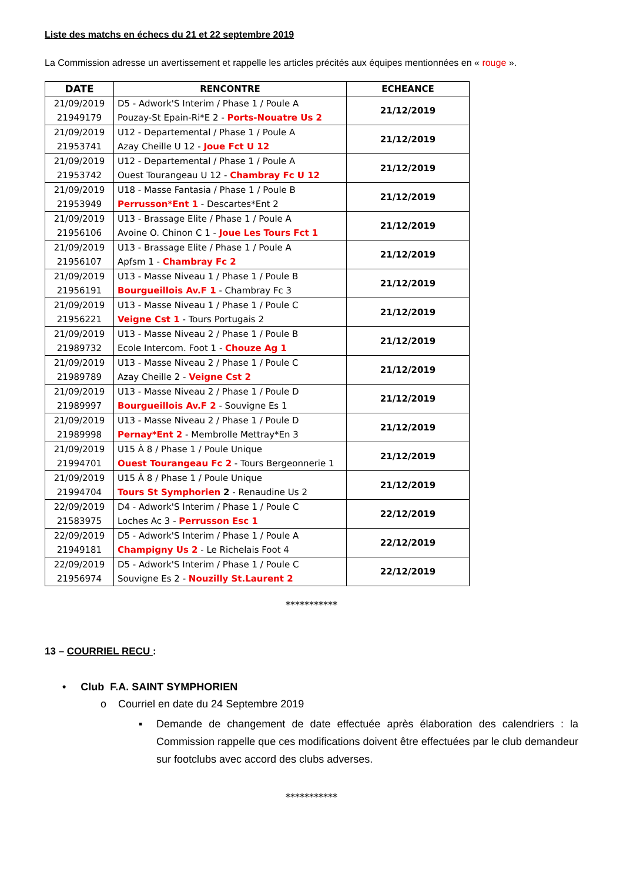Liste des matchs en échecs du 21 et 22 septembre 2019
La Commission adresse un avertissement et rappelle les articles précités aux équipes mentionnées en « rouge ».
| DATE | RENCONTRE | ECHEANCE |
| --- | --- | --- |
| 21/09/2019 21949179 | D5 - Adwork'S Interim / Phase 1 / Poule A Pouzay-St Epain-Ri*E 2 - Ports-Nouatre Us 2 | 21/12/2019 |
| 21/09/2019 21953741 | U12 - Departemental / Phase 1 / Poule A Azay Cheille U 12 - Joue Fct U 12 | 21/12/2019 |
| 21/09/2019 21953742 | U12 - Departemental / Phase 1 / Poule A Ouest Tourangeau U 12 - Chambray Fc U 12 | 21/12/2019 |
| 21/09/2019 21953949 | U18 - Masse Fantasia / Phase 1 / Poule B Perrusson*Ent 1 - Descartes*Ent 2 | 21/12/2019 |
| 21/09/2019 21956106 | U13 - Brassage Elite / Phase 1 / Poule A Avoine O. Chinon C 1 - Joue Les Tours Fct 1 | 21/12/2019 |
| 21/09/2019 21956107 | U13 - Brassage Elite / Phase 1 / Poule A Apfsm 1 - Chambray Fc 2 | 21/12/2019 |
| 21/09/2019 21956191 | U13 - Masse Niveau 1 / Phase 1 / Poule B Bourgueillois Av.F 1 - Chambray Fc 3 | 21/12/2019 |
| 21/09/2019 21956221 | U13 - Masse Niveau 1 / Phase 1 / Poule C Veigne Cst 1 - Tours Portugais 2 | 21/12/2019 |
| 21/09/2019 21989732 | U13 - Masse Niveau 2 / Phase 1 / Poule B Ecole Intercom. Foot 1 - Chouze Ag 1 | 21/12/2019 |
| 21/09/2019 21989789 | U13 - Masse Niveau 2 / Phase 1 / Poule C Azay Cheille 2 - Veigne Cst 2 | 21/12/2019 |
| 21/09/2019 21989997 | U13 - Masse Niveau 2 / Phase 1 / Poule D Bourgueillois Av.F 2 - Souvigne Es 1 | 21/12/2019 |
| 21/09/2019 21989998 | U13 - Masse Niveau 2 / Phase 1 / Poule D Pernay*Ent 2 - Membrolle Mettray*En 3 | 21/12/2019 |
| 21/09/2019 21994701 | U15 À 8 / Phase 1 / Poule Unique Ouest Tourangeau Fc 2 - Tours Bergeonnerie 1 | 21/12/2019 |
| 21/09/2019 21994704 | U15 À 8 / Phase 1 / Poule Unique Tours St Symphorien 2 - Renaudine Us 2 | 21/12/2019 |
| 22/09/2019 21583975 | D4 - Adwork'S Interim / Phase 1 / Poule C Loches Ac 3 - Perrusson Esc 1 | 22/12/2019 |
| 22/09/2019 21949181 | D5 - Adwork'S Interim / Phase 1 / Poule A Champigny Us 2 - Le Richelais Foot 4 | 22/12/2019 |
| 22/09/2019 21956974 | D5 - Adwork'S Interim / Phase 1 / Poule C Souvigne Es 2 - Nouzilly St.Laurent 2 | 22/12/2019 |
***********
13 – COURRIEL RECU :
• Club F.A. SAINT SYMPHORIEN
o Courriel en date du 24 Septembre 2019
▪ Demande de changement de date effectuée après élaboration des calendriers : la Commission rappelle que ces modifications doivent être effectuées par le club demandeur sur footclubs avec accord des clubs adverses.
***********